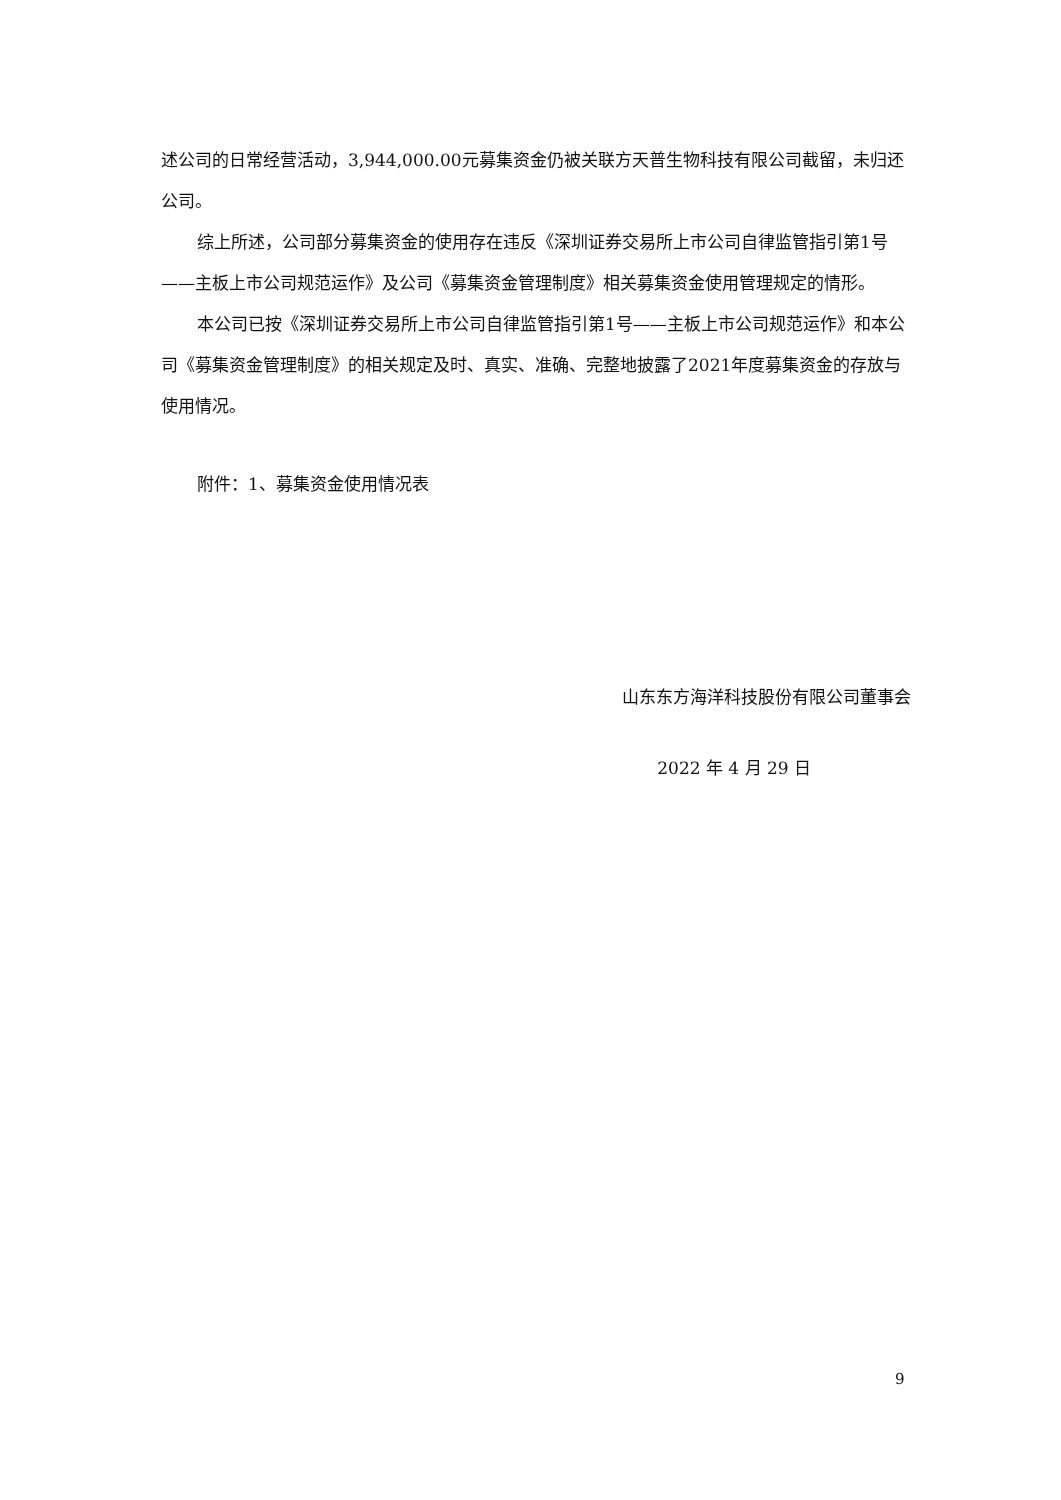述公司的日常经营活动，3,944,000.00元募集资金仍被关联方天普生物科技有限公司截留，未归还公司。
综上所述，公司部分募集资金的使用存在违反《深圳证券交易所上市公司自律监管指引第1号——主板上市公司规范运作》及公司《募集资金管理制度》相关募集资金使用管理规定的情形。
本公司已按《深圳证券交易所上市公司自律监管指引第1号——主板上市公司规范运作》和本公司《募集资金管理制度》的相关规定及时、真实、准确、完整地披露了2021年度募集资金的存放与使用情况。
附件：1、募集资金使用情况表
山东东方海洋科技股份有限公司董事会
2022 年 4 月 29 日
9